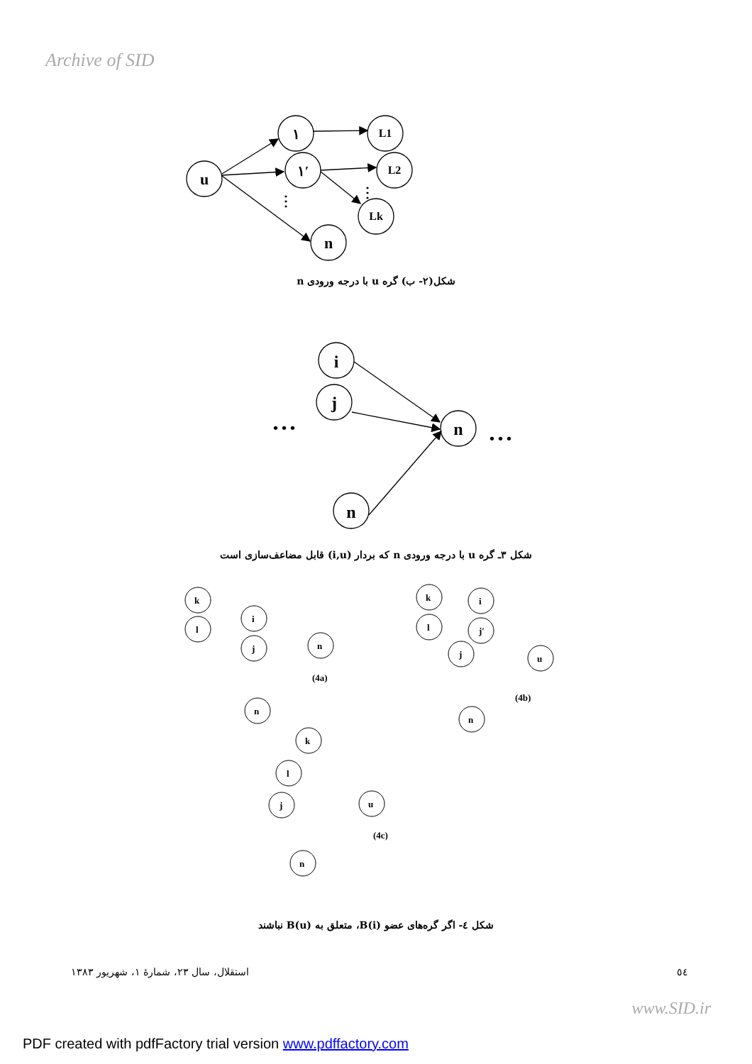Archive of SID
u
١
١′
L1
L2
Lk
n
⋮
⋮
i
j
n
n
• • •
• • •
k
l
i
j
n
n
(4a)
k
l
i
j′
j
u
n
(4b)
k
l
j
u
n
(4c)
شکل(۲- ب) گره u با درجه ورودی n
شکل ۳ـ گره u با درجه ورودی n که بردار (i,u) قابل مضاعف‌سازی است
شکل ٤- اگر گره‌های عضو B(i)، متعلق به B(u) نباشند
استقلال، سال ۲۳، شمارهٔ ۱، شهریور ۱۳۸۳ ٥٤
www.SID.ir
PDF created with pdfFactory trial version www.pdffactory.com